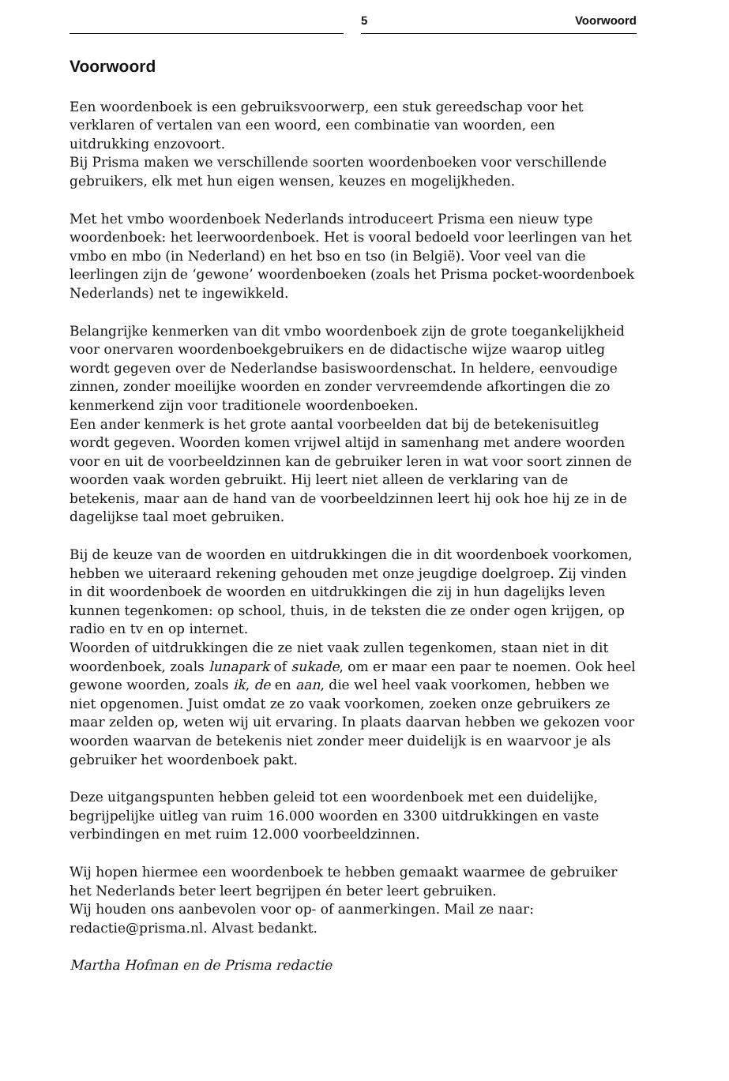5 Voorwoord
Voorwoord
Een woordenboek is een gebruiksvoorwerp, een stuk gereedschap voor het verklaren of vertalen van een woord, een combinatie van woorden, een uitdrukking enzovoort.
Bij Prisma maken we verschillende soorten woordenboeken voor verschillende gebruikers, elk met hun eigen wensen, keuzes en mogelijkheden.
Met het vmbo woordenboek Nederlands introduceert Prisma een nieuw type woordenboek: het leerwoordenboek. Het is vooral bedoeld voor leerlingen van het vmbo en mbo (in Nederland) en het bso en tso (in België). Voor veel van die leerlingen zijn de ‘gewone’ woordenboeken (zoals het Prisma pocket-woordenboek Nederlands) net te ingewikkeld.
Belangrijke kenmerken van dit vmbo woordenboek zijn de grote toegankelijkheid voor onervaren woordenboekgebruikers en de didactische wijze waarop uitleg wordt gegeven over de Nederlandse basiswoordenschat. In heldere, eenvoudige zinnen, zonder moeilijke woorden en zonder vervreemdende afkortingen die zo kenmerkend zijn voor traditionele woordenboeken.
Een ander kenmerk is het grote aantal voorbeelden dat bij de betekenisuitleg wordt gegeven. Woorden komen vrijwel altijd in samenhang met andere woorden voor en uit de voorbeeldzinnen kan de gebruiker leren in wat voor soort zinnen de woorden vaak worden gebruikt. Hij leert niet alleen de verklaring van de betekenis, maar aan de hand van de voorbeeldzinnen leert hij ook hoe hij ze in de dagelijkse taal moet gebruiken.
Bij de keuze van de woorden en uitdrukkingen die in dit woordenboek voorkomen, hebben we uiteraard rekening gehouden met onze jeugdige doelgroep. Zij vinden in dit woordenboek de woorden en uitdrukkingen die zij in hun dagelijks leven kunnen tegenkomen: op school, thuis, in de teksten die ze onder ogen krijgen, op radio en tv en op internet.
Woorden of uitdrukkingen die ze niet vaak zullen tegenkomen, staan niet in dit woordenboek, zoals lunapark of sukade, om er maar een paar te noemen. Ook heel gewone woorden, zoals ik, de en aan, die wel heel vaak voorkomen, hebben we niet opgenomen. Juist omdat ze zo vaak voorkomen, zoeken onze gebruikers ze maar zelden op, weten wij uit ervaring. In plaats daarvan hebben we gekozen voor woorden waarvan de betekenis niet zonder meer duidelijk is en waarvoor je als gebruiker het woordenboek pakt.
Deze uitgangspunten hebben geleid tot een woordenboek met een duidelijke, begrijpelijke uitleg van ruim 16.000 woorden en 3300 uitdrukkingen en vaste verbindingen en met ruim 12.000 voorbeeldzinnen.
Wij hopen hiermee een woordenboek te hebben gemaakt waarmee de gebruiker het Nederlands beter leert begrijpen én beter leert gebruiken.
Wij houden ons aanbevolen voor op- of aanmerkingen. Mail ze naar: redactie@prisma.nl. Alvast bedankt.
Martha Hofman en de Prisma redactie